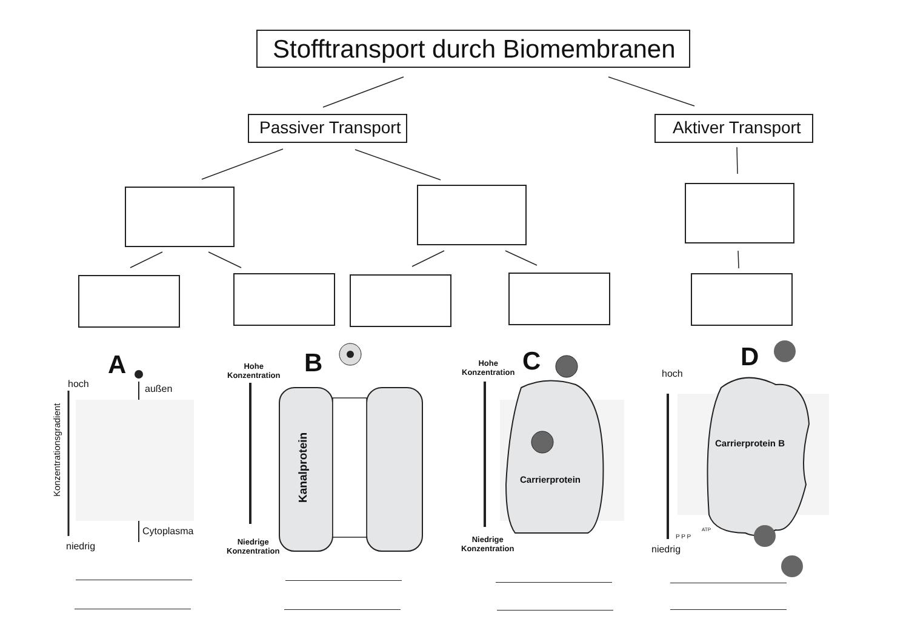Stofftransport durch Biomembranen
Passiver Transport Aktiver Transport
A
hoch außen
Konzentrationsgradient
Cytoplasma
niedrig
B
Hohe
Konzentration
Kanalprotein
Niedrige
Konzentration
C
Hohe
Konzentration
Carrierprotein
Niedrige
Konzentration
D
hoch
Carrierprotein B
niedrig
ATP
P P P